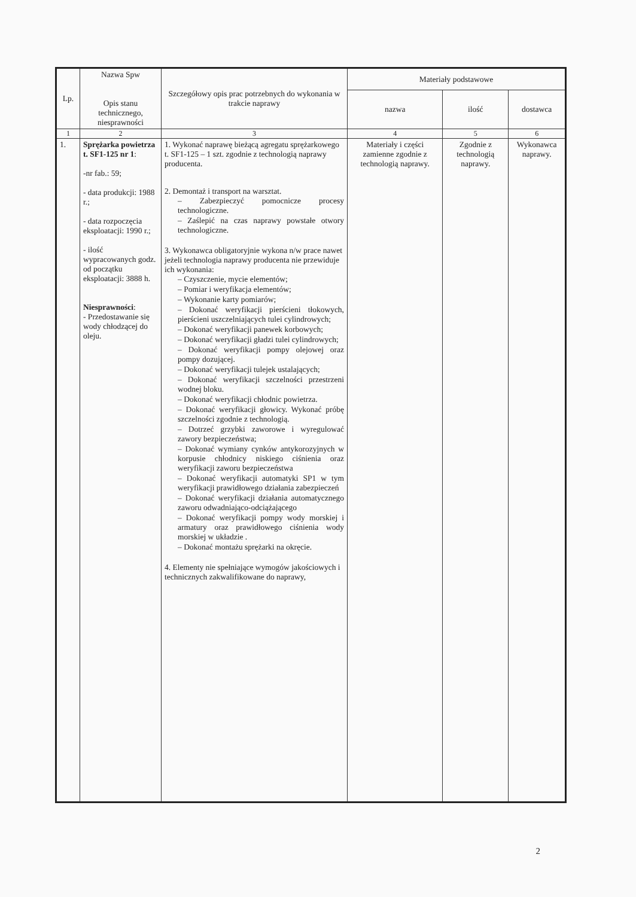| Lp. | Nazwa Spw Opis stanu technicznego, niesprawności | Szczegółowy opis prac potrzebnych do wykonania w trakcie naprawy | Materiały podstawowe | | |
| --- | --- | --- | --- | --- | --- |
| | | | nazwa | ilość | dostawca |
| 1 | 2 | 3 | 4 | 5 | 6 |
| 1. | Sprężarka powietrza t. SF1-125 nr 1 : -nr fab.: 59; - data produkcji: 1988 r.; - data rozpoczęcia eksploatacji: 1990 r.; - ilość wypracowanych godz. od początku eksploatacji: 3888 h. Niesprawności : - Przedostawanie się wody chłodzącej do oleju. | 1. Wykonać naprawę bieżącą agregatu sprężarkowego t. SF1-125 – 1 szt. zgodnie z technologią naprawy producenta. 2. Demontaż i transport na warsztat. – Zabezpieczyć pomocnicze procesy technologiczne. – Zaślepić na czas naprawy powstałe otwory technologiczne. 3. Wykonawca obligatoryjnie wykona n/w prace nawet jeżeli technologia naprawy producenta nie przewiduje ich wykonania: – Czyszczenie, mycie elementów; – Pomiar i weryfikacja elementów; – Wykonanie karty pomiarów; – Dokonać weryfikacji pierścieni tłokowych, pierścieni uszczelniających tulei cylindrowych; – Dokonać weryfikacji panewek korbowych; – Dokonać weryfikacji gładzi tulei cylindrowych; – Dokonać weryfikacji pompy olejowej oraz pompy dozującej. – Dokonać weryfikacji tulejek ustalających; – Dokonać weryfikacji szczelności przestrzeni wodnej bloku. – Dokonać weryfikacji chłodnic powietrza. – Dokonać weryfikacji głowicy. Wykonać próbę szczelności zgodnie z technologią. – Dotrzeć grzybki zaworowe i wyregulować zawory bezpieczeństwa; – Dokonać wymiany cynków antykorozyjnych w korpusie chłodnicy niskiego ciśnienia oraz weryfikacji zaworu bezpieczeństwa – Dokonać weryfikacji automatyki SP1 w tym weryfikacji prawidłowego działania zabezpieczeń – Dokonać weryfikacji działania automatycznego zaworu odwadniająco-odciążającego – Dokonać weryfikacji pompy wody morskiej i armatury oraz prawidłowego ciśnienia wody morskiej w układzie . – Dokonać montażu sprężarki na okręcie. 4. Elementy nie spełniające wymogów jakościowych i technicznych zakwalifikowane do naprawy, | Materiały i części zamienne zgodnie z technologią naprawy. | Zgodnie z technologią naprawy. | Wykonawca naprawy. |
2